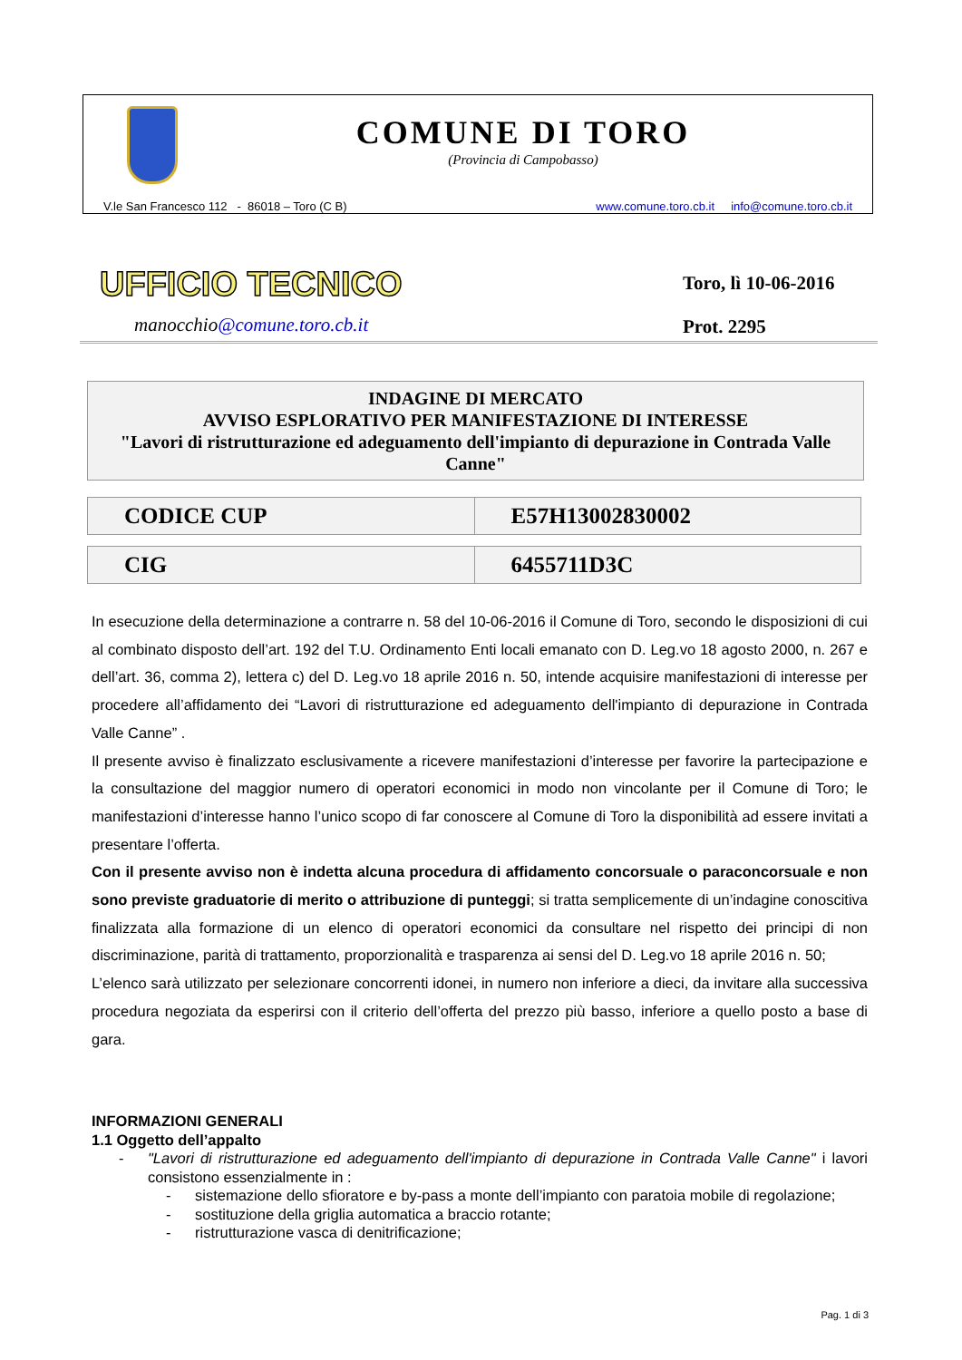COMUNE DI TORO
(Provincia di Campobasso)
V.le San Francesco 112 - 86018 – Toro (C B) www.comune.toro.cb.it info@comune.toro.cb.it
UFFICIO TECNICO
manocchio@comune.toro.cb.it
Toro, lì 10-06-2016
Prot. 2295
INDAGINE DI MERCATO
AVVISO ESPLORATIVO PER MANIFESTAZIONE DI INTERESSE
"Lavori di ristrutturazione ed adeguamento dell'impianto di depurazione in Contrada Valle Canne"
| CODICE CUP | E57H13002830002 |
| CIG | 6455711D3C |
In esecuzione della determinazione a contrarre n. 58 del 10-06-2016 il Comune di Toro, secondo le disposizioni di cui al combinato disposto dell’art. 192 del T.U. Ordinamento Enti locali emanato con D. Leg.vo 18 agosto 2000, n. 267 e dell’art. 36, comma 2), lettera c) del D. Leg.vo 18 aprile 2016 n. 50, intende acquisire manifestazioni di interesse per procedere all’affidamento dei “Lavori di ristrutturazione ed adeguamento dell'impianto di depurazione in Contrada Valle Canne” .
Il presente avviso è finalizzato esclusivamente a ricevere manifestazioni d’interesse per favorire la partecipazione e la consultazione del maggior numero di operatori economici in modo non vincolante per il Comune di Toro; le manifestazioni d’interesse hanno l’unico scopo di far conoscere al Comune di Toro la disponibilità ad essere invitati a presentare l’offerta.
Con il presente avviso non è indetta alcuna procedura di affidamento concorsuale o paraconcorsuale e non sono previste graduatorie di merito o attribuzione di punteggi; si tratta semplicemente di un’indagine conoscitiva finalizzata alla formazione di un elenco di operatori economici da consultare nel rispetto dei principi di non discriminazione, parità di trattamento, proporzionalità e trasparenza ai sensi del D. Leg.vo 18 aprile 2016 n. 50;
L’elenco sarà utilizzato per selezionare concorrenti idonei, in numero non inferiore a dieci, da invitare alla successiva procedura negoziata da esperirsi con il criterio dell’offerta del prezzo più basso, inferiore a quello posto a base di gara.
INFORMAZIONI GENERALI
1.1 Oggetto dell’appalto
- "Lavori di ristrutturazione ed adeguamento dell'impianto di depurazione in Contrada Valle Canne" i lavori consistono essenzialmente in :
- sistemazione dello sfioratore e by-pass a monte dell’impianto con paratoia mobile di regolazione;
- sostituzione della griglia automatica a braccio rotante;
- ristrutturazione vasca di denitrificazione;
Pag. 1 di 3